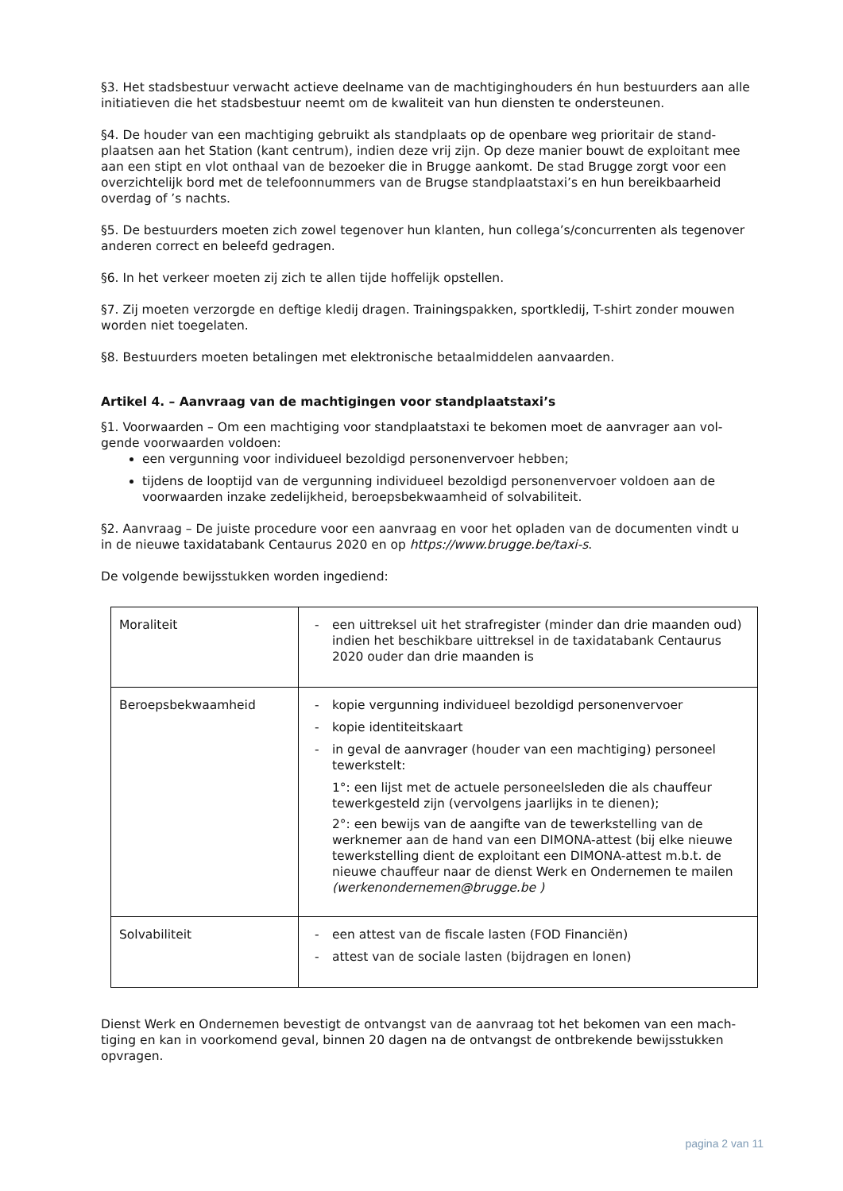§3. Het stadsbestuur verwacht actieve deelname van de machtiginghouders én hun bestuurders aan alle initiatieven die het stadsbestuur neemt om de kwaliteit van hun diensten te ondersteunen.
§4. De houder van een machtiging gebruikt als standplaats op de openbare weg prioritair de stand­plaatsen aan het Station (kant centrum), indien deze vrij zijn. Op deze manier bouwt de exploitant mee aan een stipt en vlot onthaal van de bezoeker die in Brugge aankomt. De stad Brugge zorgt voor een overzichtelijk bord met de telefoonnummers van de Brugse standplaatstaxi’s en hun bereikbaar­heid overdag of ’s nachts.
§5. De bestuurders moeten zich zowel tegenover hun klanten, hun collega’s/concurrenten als tegen­over anderen correct en beleefd gedragen.
§6. In het verkeer moeten zij zich te allen tijde hoffelijk opstellen.
§7. Zij moeten verzorgde en deftige kledij dragen. Trainingspakken, sportkledij, T-shirt zonder mou­wen worden niet toegelaten.
§8. Bestuurders moeten betalingen met elektronische betaalmiddelen aanvaarden.
Artikel 4. – Aanvraag van de machtigingen voor standplaatstaxi’s
§1. Voorwaarden – Om een machtiging voor standplaatstaxi te bekomen moet de aanvrager aan vol­gende voorwaarden voldoen:
een vergunning voor individueel bezoldigd personenvervoer hebben;
tijdens de looptijd van de vergunning individueel bezoldigd personenvervoer voldoen aan de voorwaarden inzake zedelijkheid, beroepsbekwaamheid of solvabiliteit.
§2. Aanvraag – De juiste procedure voor een aanvraag en voor het opladen van de documenten vindt u in de nieuwe taxidatabank Centaurus 2020 en op https://www.brugge.be/taxi-s.
De volgende bewijsstukken worden ingediend:
| Moraliteit | - een uittreksel uit het strafregister (minder dan drie maanden oud) indien het beschikbare uittreksel in de taxidatabank Centaurus 2020 ouder dan drie maanden is |
| Beroepsbekwaamheid | - kopie vergunning individueel bezoldigd personenvervoer - kopie identiteitskaart - in geval de aanvrager (houder van een machtiging) personeel tewerkstelt: 1°: een lijst met de actuele personeelsleden die als chauffeur tewerkgesteld zijn (vervolgens jaarlijks in te dienen); 2°: een bewijs van de aangifte van de tewerkstelling van de werknemer aan de hand van een DIMONA-attest (bij elke nieuwe tewerkstelling dient de exploitant een DIMONA-attest m.b.t. de nieuwe chauffeur naar de dienst Werk en Ondernemen te mailen (werkenondernemen@brugge.be ) |
| Solvabiliteit | - een attest van de fiscale lasten (FOD Financiën) - attest van de sociale lasten (bijdragen en lonen) |
Dienst Werk en Ondernemen bevestigt de ontvangst van de aanvraag tot het bekomen van een mach­tiging en kan in voorkomend geval, binnen 20 dagen na de ontvangst de ontbrekende bewijsstukken opvragen.
pagina 2 van 11